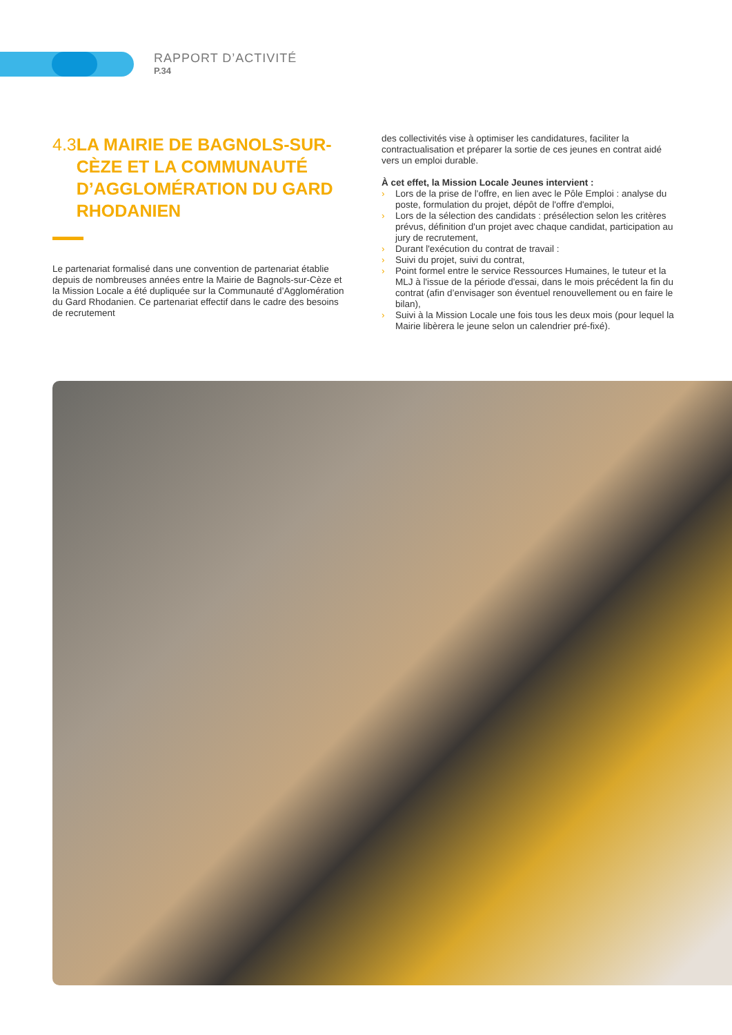RAPPORT D’ACTIVITÉ
P.34
4.3 LA MAIRIE DE BAGNOLS-SUR-CÈZE ET LA COMMUNAUTÉ D’AGGLOMÉRATION DU GARD RHODANIEN
Le partenariat formalisé dans une convention de partenariat établie depuis de nombreuses années entre la Mairie de Bagnols-sur-Cèze et la Mission Locale a été dupliquée sur la Communauté d’Agglomération du Gard Rhodanien. Ce partenariat effectif dans le cadre des besoins de recrutement
des collectivités vise à optimiser les candidatures, faciliter la contractualisation et préparer la sortie de ces jeunes en contrat aidé vers un emploi durable.
À cet effet, la Mission Locale Jeunes intervient :
› Lors de la prise de l'offre, en lien avec le Pôle Emploi : analyse du poste, formulation du projet, dépôt de l'offre d'emploi,
› Lors de la sélection des candidats : présélection selon les critères prévus, définition d'un projet avec chaque candidat, participation au jury de recrutement,
› Durant l'exécution du contrat de travail :
› Suivi du projet, suivi du contrat,
› Point formel entre le service Ressources Humaines, le tuteur et la MLJ à l'issue de la période d'essai, dans le mois précédent la fin du contrat (afin d’envisager son éventuel renouvellement ou en faire le bilan),
› Suivi à la Mission Locale une fois tous les deux mois (pour lequel la Mairie libèrera le jeune selon un calendrier pré-fixé).